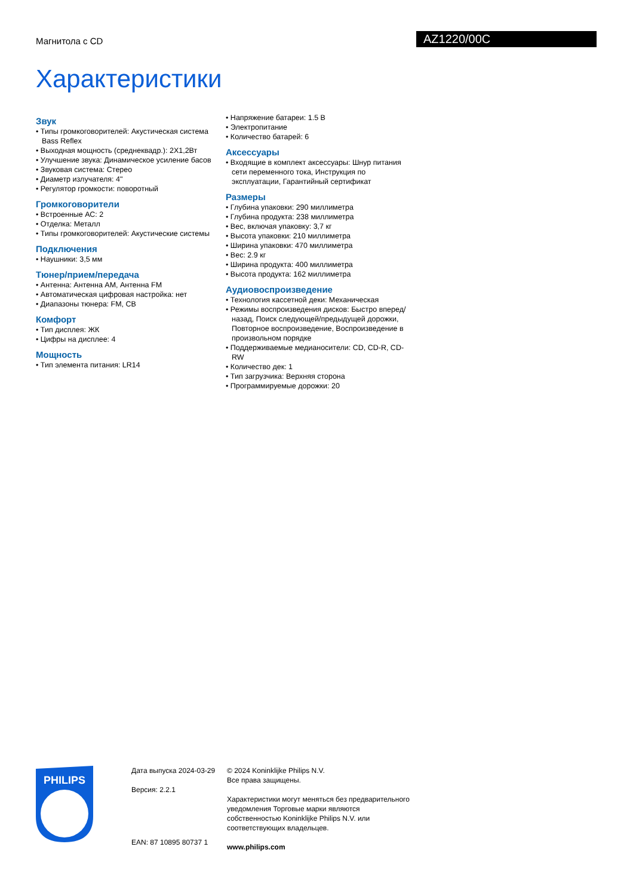Магнитола с CD AZ1220/00C
Характеристики
Звук
• Типы громкоговорителей: Акустическая система Bass Reflex
• Выходная мощность (среднеквадр.): 2X1,2Вт
• Улучшение звука: Динамическое усиление басов
• Звуковая система: Стерео
• Диаметр излучателя: 4"
• Регулятор громкости: поворотный
Громкоговорители
• Встроенные АС: 2
• Отделка: Металл
• Типы громкоговорителей: Акустические системы
Подключения
• Наушники: 3,5 мм
Тюнер/прием/передача
• Антенна: Антенна AM, Антенна FM
• Автоматическая цифровая настройка: нет
• Диапазоны тюнера: FM, СВ
Комфорт
• Тип дисплея: ЖК
• Цифры на дисплее: 4
Мощность
• Тип элемента питания: LR14
• Напряжение батареи: 1.5 В
• Электропитание
• Количество батарей: 6
Аксессуары
• Входящие в комплект аксессуары: Шнур питания сети переменного тока, Инструкция по эксплуатации, Гарантийный сертификат
Размеры
• Глубина упаковки: 290 миллиметра
• Глубина продукта: 238 миллиметра
• Вес, включая упаковку: 3,7 кг
• Высота упаковки: 210 миллиметра
• Ширина упаковки: 470 миллиметра
• Вес: 2.9 кг
• Ширина продукта: 400 миллиметра
• Высота продукта: 162 миллиметра
Аудиовоспроизведение
• Технология кассетной деки: Механическая
• Режимы воспроизведения дисков: Быстро вперед/назад, Поиск следующей/предыдущей дорожки, Повторное воспроизведение, Воспроизведение в произвольном порядке
• Поддерживаемые медианосители: CD, CD-R, CD-RW
• Количество дек: 1
• Тип загрузчика: Верхняя сторона
• Программируемые дорожки: 20
PHILIPS
Дата выпуска 2024-03-29
Версия: 2.2.1
EAN: 87 10895 80737 1
© 2024 Koninklijke Philips N.V.
Все права защищены.
Характеристики могут меняться без предварительного уведомления Торговые марки являются собственностью Koninklijke Philips N.V. или соответствующих владельцев.
www.philips.com